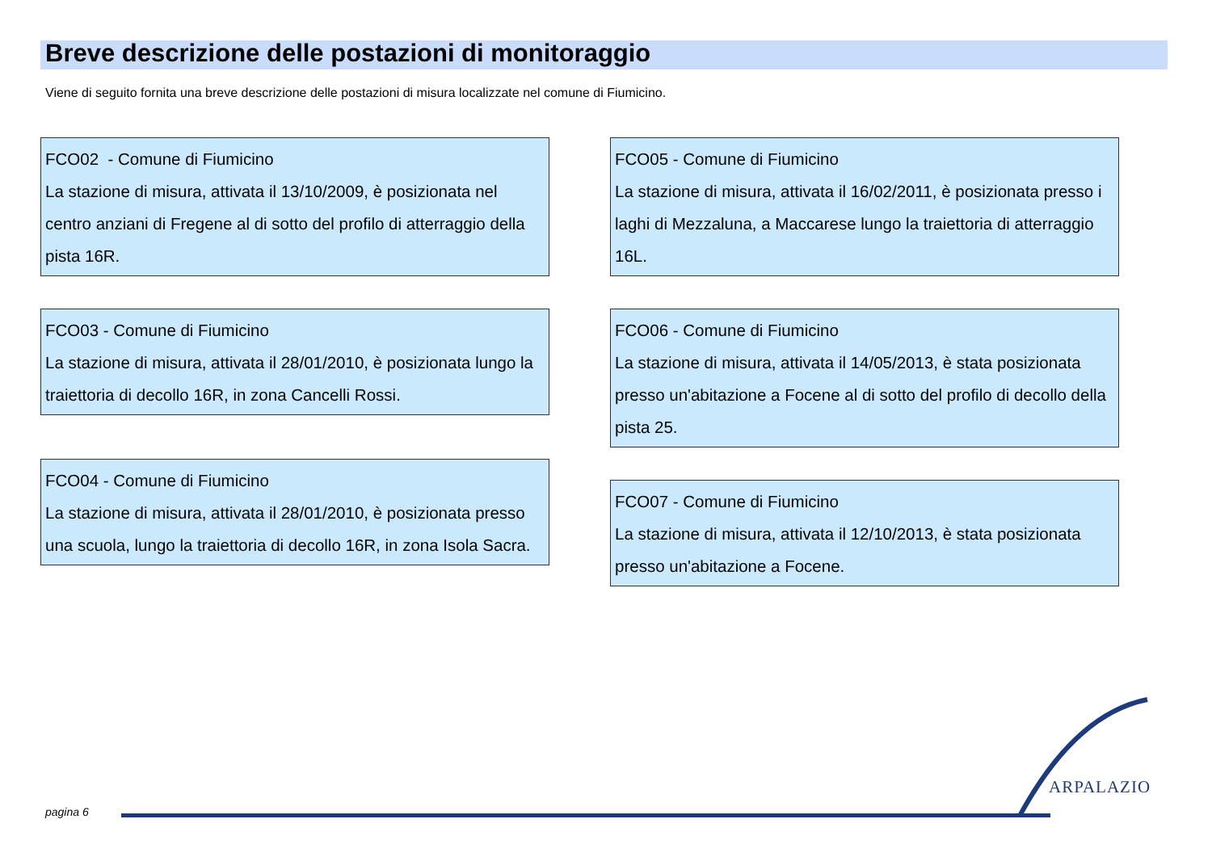Breve descrizione delle postazioni di monitoraggio
Viene di seguito fornita una breve descrizione delle postazioni di misura localizzate nel comune di Fiumicino.
FCO02 - Comune di Fiumicino
La stazione di misura, attivata il 13/10/2009, è posizionata nel centro anziani di Fregene al di sotto del profilo di atterraggio della pista 16R.
FCO03 - Comune di Fiumicino
La stazione di misura, attivata il 28/01/2010, è posizionata lungo la traiettoria di decollo 16R, in zona Cancelli Rossi.
FCO04 - Comune di Fiumicino
La stazione di misura, attivata il 28/01/2010, è posizionata presso una scuola, lungo la traiettoria di decollo 16R, in zona Isola Sacra.
FCO05 - Comune di Fiumicino
La stazione di misura, attivata il 16/02/2011, è posizionata presso i laghi di Mezzaluna, a Maccarese lungo la traiettoria di atterraggio 16L.
FCO06 - Comune di Fiumicino
La stazione di misura, attivata il 14/05/2013, è stata posizionata presso un'abitazione a Focene al di sotto del profilo di decollo della pista 25.
FCO07 - Comune di Fiumicino
La stazione di misura, attivata il 12/10/2013, è stata posizionata presso un'abitazione a Focene.
pagina 6
ARPALAZIO